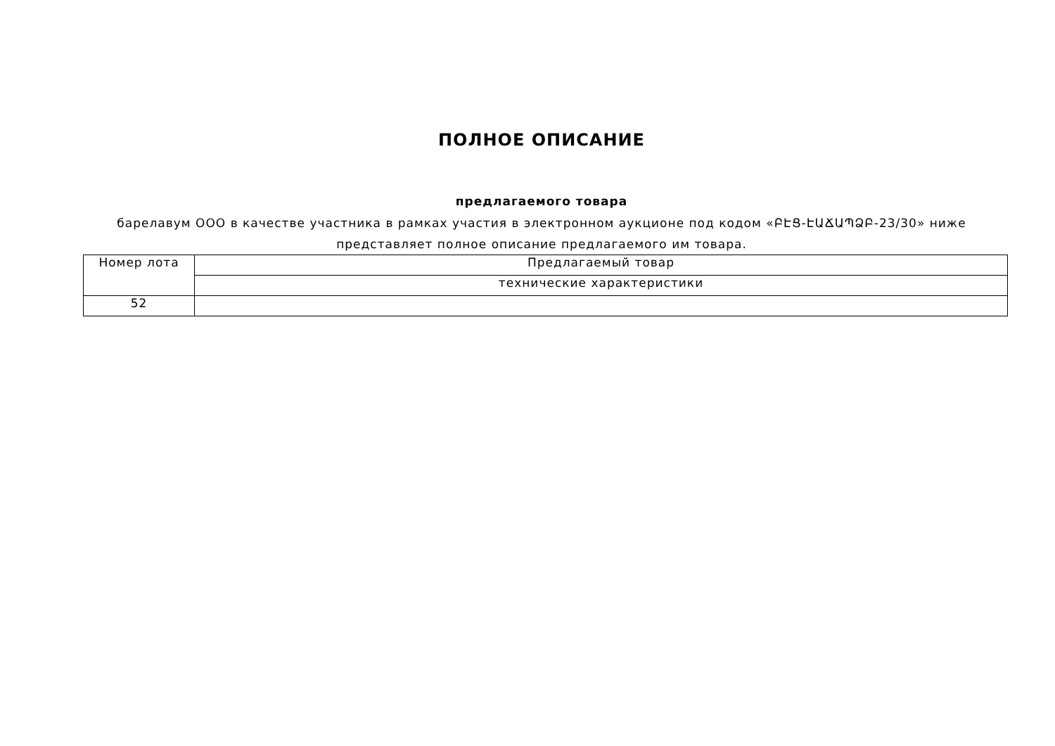ПОЛНОЕ ОПИСАНИЕ
предлагаемого товара
барелавум ООО в качестве участника в рамках участия в электронном аукционе под кодом «ԲԷՑ-ԷԱՃԱՊՁԲ-23/30» ниже представляет полное описание предлагаемого им товара.
| Номер лота | Предлагаемый товар |
| --- | --- |
| | технические характеристики |
| 52 | |